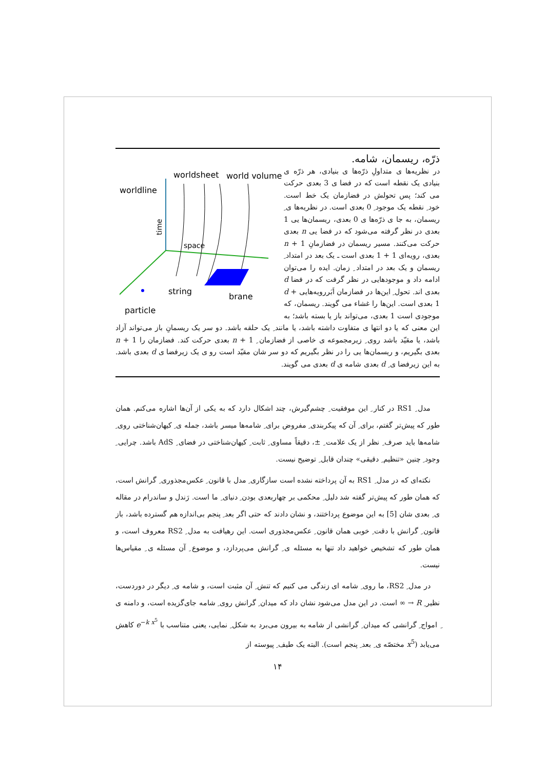worldline
worldsheet
world volume
time
space
string
brane
particle
ذرّه، ریسمان، شامه.
در نظریه‌ها ی متداولِ ذرّه‌ها ی بنیادی، هر ذرّه ی بنیادی یک نقطه است که در فضا ی 3 بعدی حرکت می کند؛ پس تحولش در فضازمان یک خط است. خود ِ نقطه یک موجود ِ 0 بعدی است. در نظریه‌ها ی ِ ریسمان، به جا ی ذرّه‌ها ی 0 بعدی، ریسمان‌ها یی 1 بعدی در نظر گرفته می‌شود که در فضا یی n بعدی حرکت می‌کنند. مسیر ریسمان در فضازمانِ n + 1 بعدی، رویه‌ای 1 + 1 بعدی است ـ یک بعد در امتداد ِ ریسمان و یک بعد در امتداد ِ زمان. ایده را می‌توان ادامه داد و موجودهایی در نظر گرفت که در فضا d بعدی اند. تحول ِ این‌ها در فضازمان اَبَررویه‌هایی d + 1 بعدی است. این‌ها را غشاء می گویند. ریسمان، که موجودی است 1 بعدی، می‌تواند باز یا بسته باشد؛ به این معنی که یا دو انتها ی متفاوت داشته باشد، یا مانند ِ یک حلقه باشد. دو سر یک ریسمانِ باز می‌تواند آزاد باشد، یا مقیّد باشد روی ِ زیرمجموعه ی خاصی از فضازمان ِ n + 1 بعدی حرکت کند. فضازمان را n + 1 بعدی بگیریم، و ریسمان‌ها یی را در نظر بگیریم که دو سر شان مقیّد است رو ی یک زیرفضا ی d بعدی باشد. به این زیرفضا ی ِ d بعدی شامه ی d بعدی می گویند.
مدل ِ RS1 در کنار ِ این موفقیت ِ چشم‌گیرش، چند اشکال دارد که به یکی از آن‌ها اشاره می‌کنم. همان طور که پیش‌تر گفتم، برای ِ آن که پیکربندی ِ مفروض برای ِ شامه‌ها میسر باشد، جمله ی ِ کیهان‌شناختی روی ِ شامه‌ها باید صرف ِ نظر از یک علامت ِ ±، دقیقاً مساوی ِ ثابت ِ کیهان‌شناختی در فضای ِ AdS باشد. چرایی ِ وجود ِ چنین «تنظیم ِ دقیقی» چندان قابل ِ توضیح نیست.
نکته‌ای که در مدل ِ RS1 به آن پرداخته نشده است سازگاری ِ مدل با قانون ِ عکس‌مجذوری ِ گرانش است، که همان طور که پیش‌تر گفته شد دلیل ِ محکمی بر چهاربعدی بودن ِ دنیای ِ ما است. رَندل و ساندرام در مقاله ی ِ بعدی شان [5] به این موضوع پرداختند، و نشان دادند که حتی اگر بعد ِ پنجم بی‌اندازه هم گسترده باشد، باز قانون ِ گرانش با دقت ِ خوبی همان قانون ِ عکس‌مجذوری است. این رهیافت به مدل ِ RS2 معروف است، و همان طور که تشخیص خواهید داد تنها به مسئله ی ِ گرانش می‌پردازد، و موضوع ِ آن مسئله ی ِ مقیاس‌ها نیست.
در مدل ِ RS2، ما روی ِ شامه ای زندگی می کنیم که تنش ِ آن مثبت است، و شامه ی ِ دیگر در دوردست، نظیر ِ R → ∞ است. در این مدل می‌شود نشان داد که میدان ِ گرانش روی ِ شامه جای‌گزیده است، و دامنه ی ِ امواج ِ گرانشی که میدان ِ گرانشی از شامه به بیرون می‌برد به شکل ِ نمایی، یعنی متناسب با e<sup>−k x<sup>5</sup></sup> کاهش می‌یابد (x<sup>5</sup> مختصّه ی ِ بعد ِ پنجم است). البته یک طیف ِ پیوسته از
۱۴